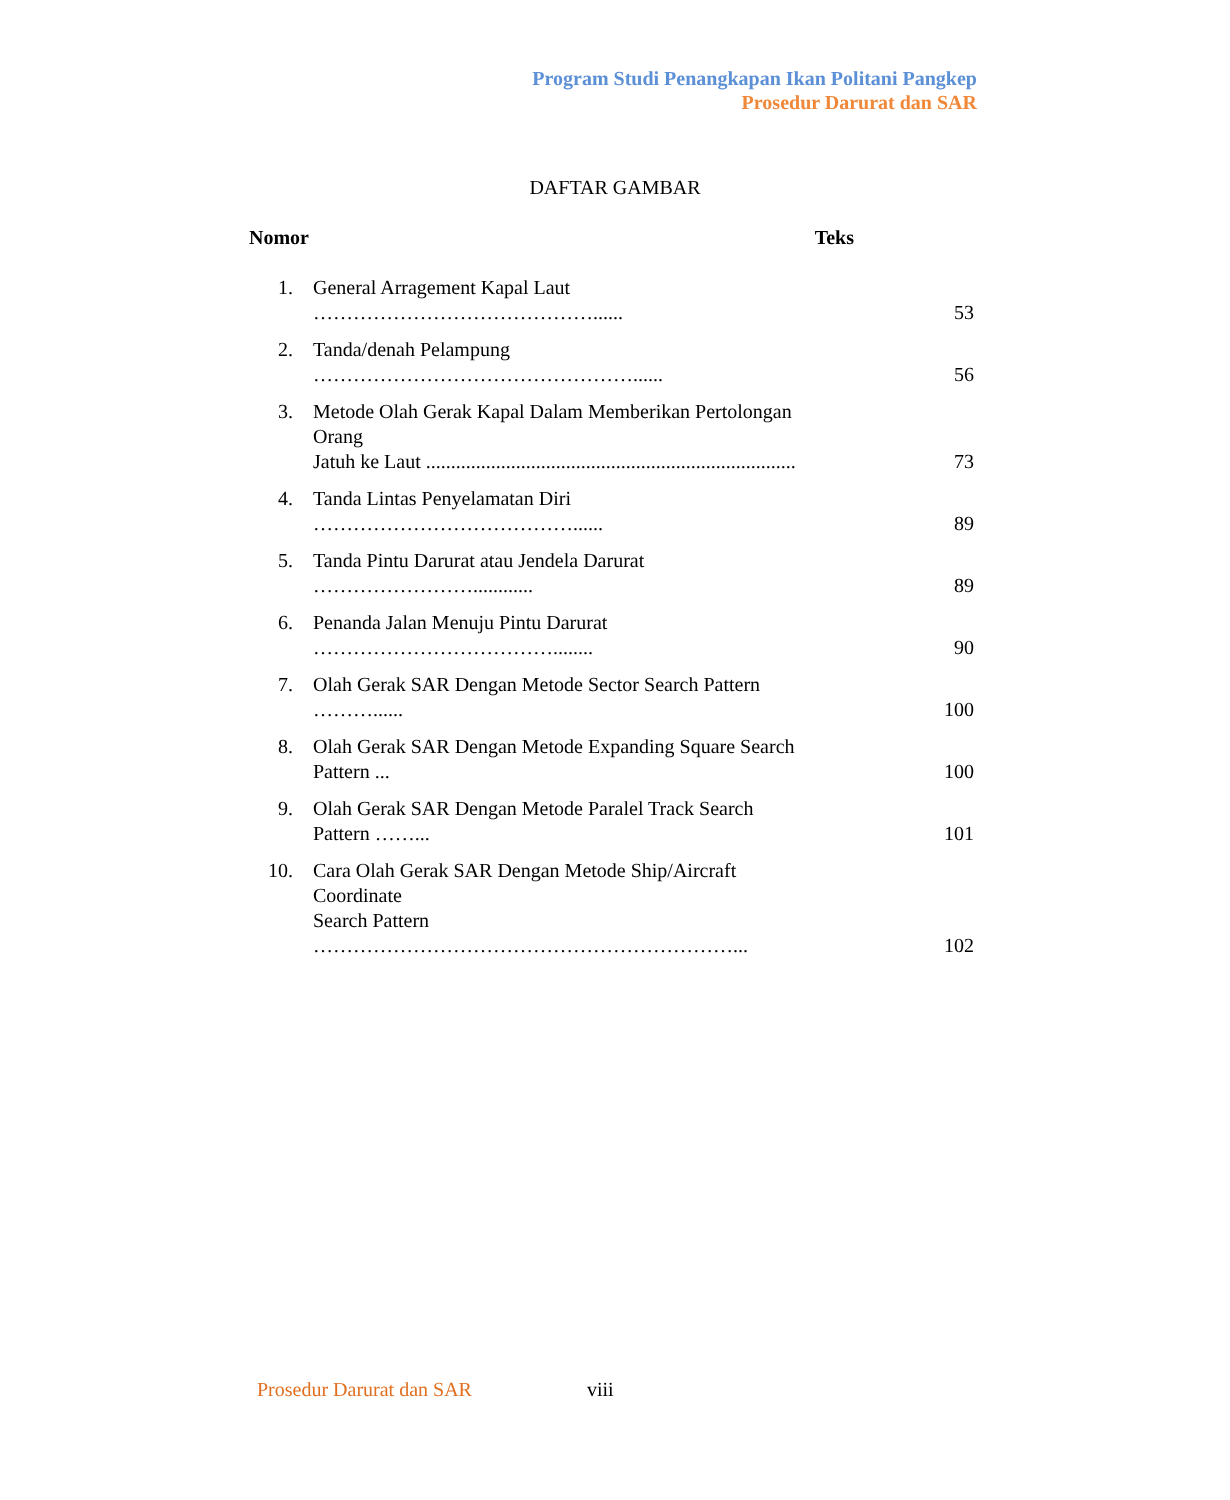Program Studi Penangkapan Ikan Politani Pangkep
Prosedur Darurat dan SAR
DAFTAR GAMBAR
| Nomor | | Teks |
| --- | --- | --- |
| 1. | General Arragement Kapal Laut ……………………………………...... | 53 |
| 2. | Tanda/denah Pelampung …………………………………………...... | 56 |
| 3. | Metode Olah Gerak Kapal Dalam Memberikan Pertolongan Orang Jatuh ke Laut .......................................................................... | 73 |
| 4. | Tanda Lintas Penyelamatan Diri …………………………………...... | 89 |
| 5. | Tanda Pintu Darurat atau Jendela Darurat ……………………............ | 89 |
| 6. | Penanda Jalan Menuju Pintu Darurat ………………………………........ | 90 |
| 7. | Olah Gerak SAR Dengan Metode Sector Search Pattern ………...... | 100 |
| 8. | Olah Gerak SAR Dengan Metode Expanding Square Search Pattern ... | 100 |
| 9. | Olah Gerak SAR Dengan Metode Paralel Track Search Pattern ……... | 101 |
| 10. | Cara Olah Gerak SAR Dengan Metode Ship/Aircraft Coordinate Search Pattern ………………………………………………………... | 102 |
Prosedur Darurat dan SAR viii